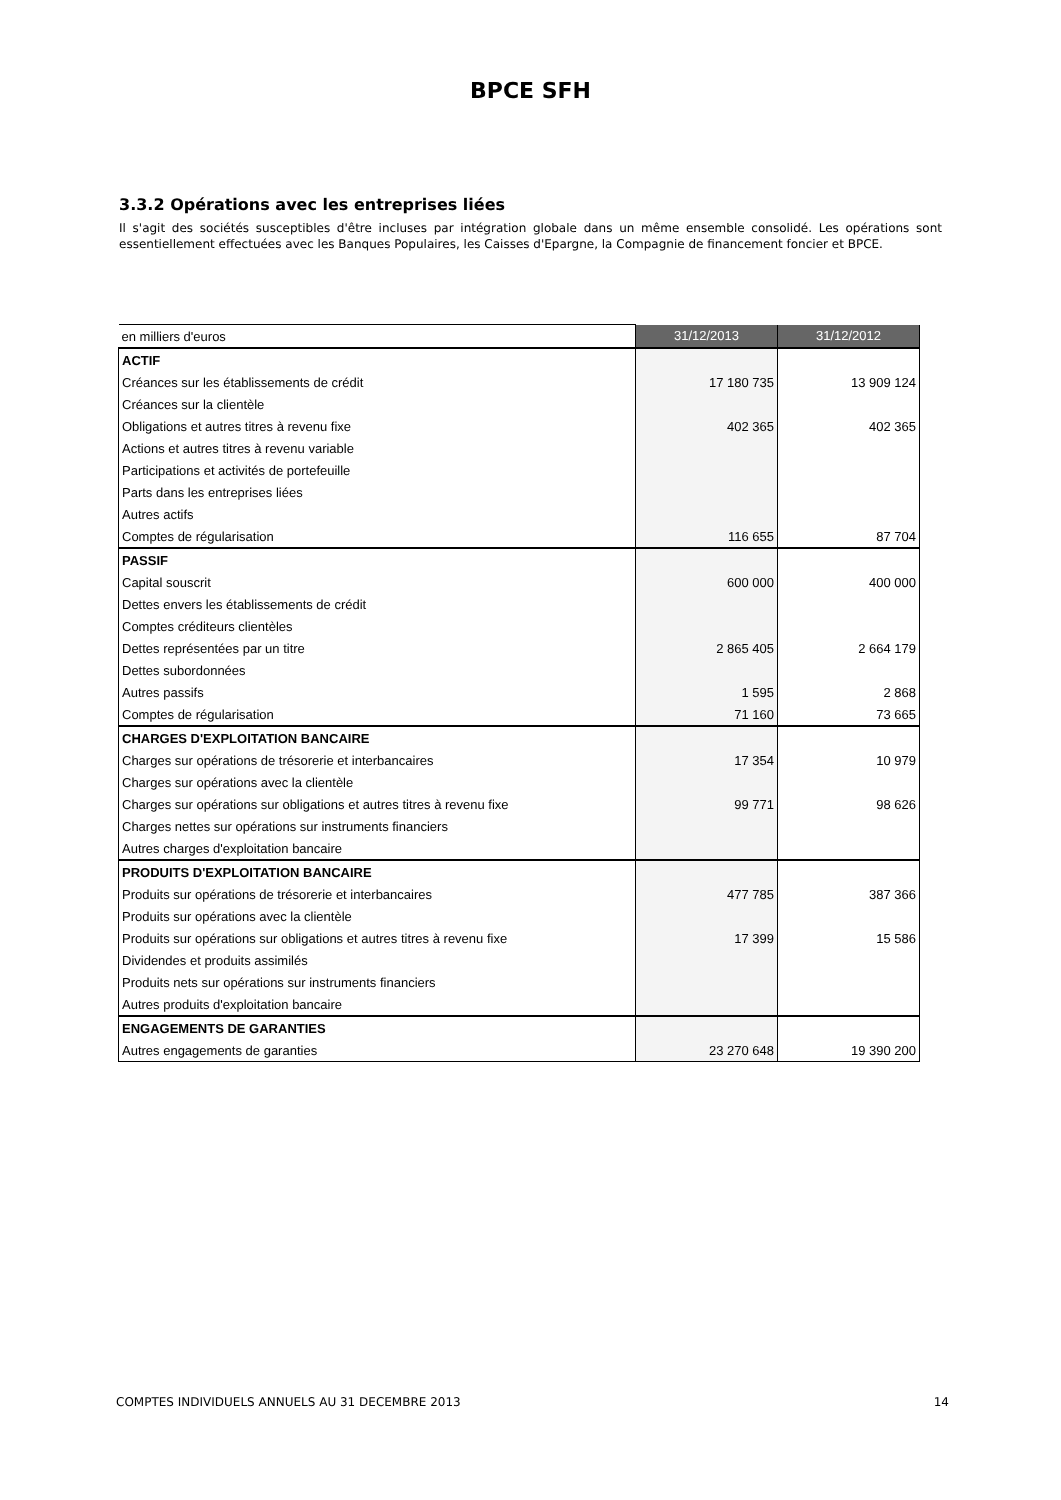BPCE SFH
3.3.2 Opérations avec les entreprises liées
Il s'agit des sociétés susceptibles d'être incluses par intégration globale dans un même ensemble consolidé. Les opérations sont essentiellement effectuées avec les Banques Populaires, les Caisses d'Epargne, la Compagnie de financement foncier et BPCE.
| en milliers d'euros | 31/12/2013 | 31/12/2012 |
| --- | --- | --- |
| ACTIF | | |
| Créances sur les établissements de crédit | 17 180 735 | 13 909 124 |
| Créances sur la clientèle | | |
| Obligations et autres titres à revenu fixe | 402 365 | 402 365 |
| Actions et autres titres à revenu variable | | |
| Participations et activités de portefeuille | | |
| Parts dans les entreprises liées | | |
| Autres actifs | | |
| Comptes de régularisation | 116 655 | 87 704 |
| PASSIF | | |
| Capital souscrit | 600 000 | 400 000 |
| Dettes envers les établissements de crédit | | |
| Comptes créditeurs clientèles | | |
| Dettes représentées par un titre | 2 865 405 | 2 664 179 |
| Dettes subordonnées | | |
| Autres passifs | 1 595 | 2 868 |
| Comptes de régularisation | 71 160 | 73 665 |
| CHARGES D'EXPLOITATION BANCAIRE | | |
| Charges sur opérations de trésorerie et interbancaires | 17 354 | 10 979 |
| Charges sur opérations avec la clientèle | | |
| Charges sur opérations sur obligations et autres titres à revenu fixe | 99 771 | 98 626 |
| Charges nettes sur opérations sur instruments financiers | | |
| Autres charges d'exploitation bancaire | | |
| PRODUITS D'EXPLOITATION BANCAIRE | | |
| Produits sur opérations de trésorerie et interbancaires | 477 785 | 387 366 |
| Produits sur opérations avec la clientèle | | |
| Produits sur opérations sur obligations et autres titres à revenu fixe | 17 399 | 15 586 |
| Dividendes et produits assimilés | | |
| Produits nets sur opérations sur instruments financiers | | |
| Autres produits d'exploitation bancaire | | |
| ENGAGEMENTS DE GARANTIES | | |
| Autres engagements de garanties | 23 270 648 | 19 390 200 |
COMPTES INDIVIDUELS ANNUELS AU 31 DECEMBRE 2013 14